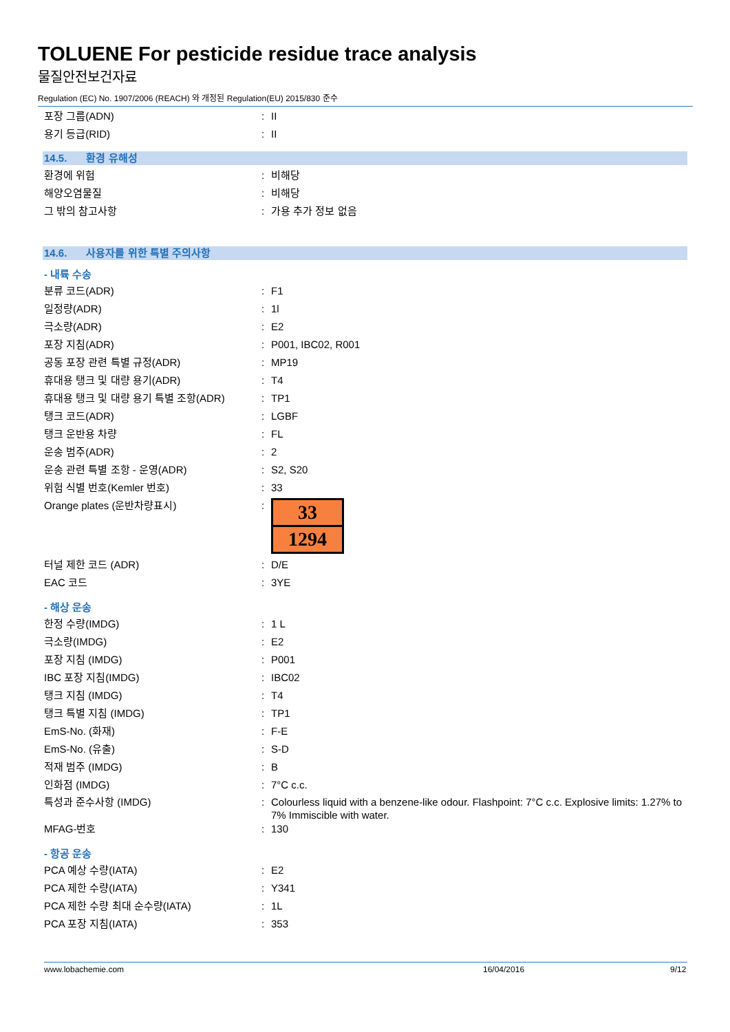TOLUENE For pesticide residue trace analysis
물질안전보건자료
Regulation (EC) No. 1907/2006 (REACH) 와 개정된 Regulation(EU) 2015/830 준수
포장 그룹(ADN) : II
용기 등급(RID) : II
14.5. 환경 유해성
환경에 위험 : 비해당
해양오염물질 : 비해당
그 밖의 참고사항 : 가용 추가 정보 없음
14.6. 사용자를 위한 특별 주의사항
- 내륙 수송
분류 코드(ADR) : F1
일정량(ADR) : 1l
극소량(ADR) : E2
포장 지침(ADR) : P001, IBC02, R001
공동 포장 관련 특별 규정(ADR) : MP19
휴대용 탱크 및 대량 용기(ADR) : T4
휴대용 탱크 및 대량 용기 특별 조항(ADR) : TP1
탱크 코드(ADR) : LGBF
탱크 운반용 차량 : FL
운송 범주(ADR) : 2
운송 관련 특별 조항 - 운영(ADR) : S2, S20
위험 식별 번호(Kemler 번호) : 33
Orange plates (운반차량표시) :
33
1294
터널 제한 코드 (ADR) : D/E
EAC 코드 : 3YE
- 해상 운송
한정 수량(IMDG) : 1 L
극소량(IMDG) : E2
포장 지침 (IMDG) : P001
IBC 포장 지침(IMDG) : IBC02
탱크 지침 (IMDG) : T4
탱크 특별 지침 (IMDG) : TP1
EmS-No. (화재) : F-E
EmS-No. (유출) : S-D
적재 범주 (IMDG) : B
인화점 (IMDG) : 7°C c.c.
특성과 준수사항 (IMDG) : Colourless liquid with a benzene-like odour. Flashpoint: 7°C c.c. Explosive limits: 1.27% to 7% Immiscible with water.
MFAG-번호 : 130
- 항공 운송
PCA 예상 수량(IATA) : E2
PCA 제한 수량(IATA) : Y341
PCA 제한 수량 최대 순수량(IATA) : 1L
PCA 포장 지침(IATA) : 353
www.lobachemie.com 16/04/2016 9/12